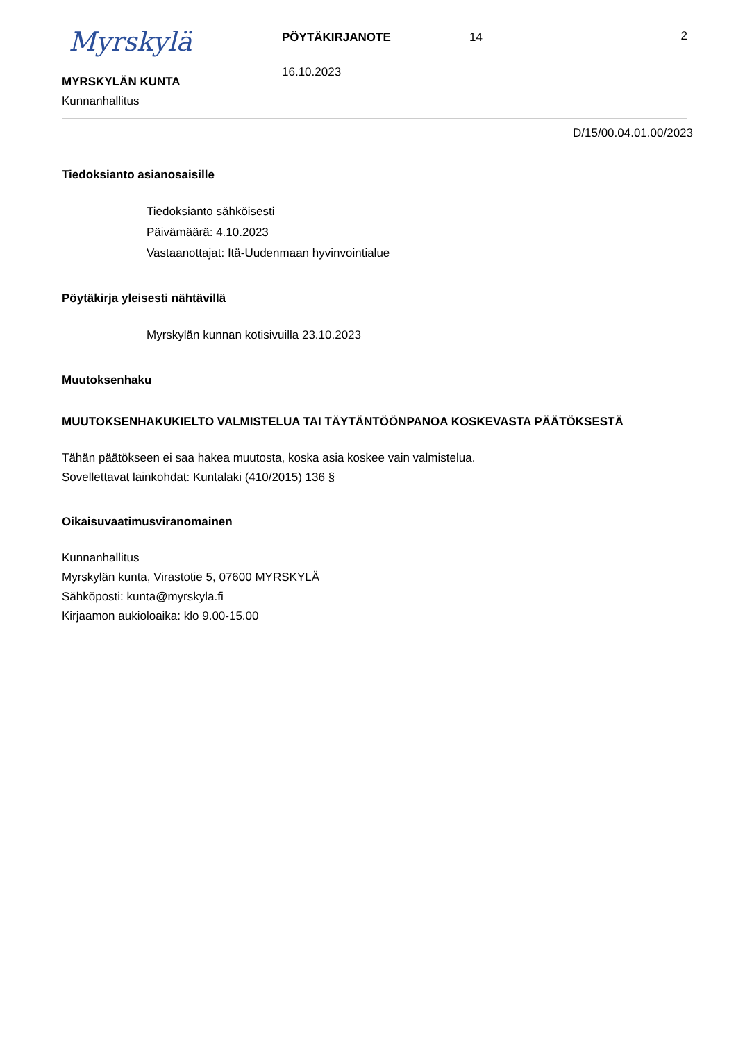Myrskylä
MYRSKYLÄN KUNTA
Kunnanhallitus
PÖYTÄKIRJANOTE
16.10.2023
14 2
D/15/00.04.01.00/2023
Tiedoksianto asianosaisille
Tiedoksianto sähköisesti
Päivämäärä: 4.10.2023
Vastaanottajat: Itä-Uudenmaan hyvinvointialue
Pöytäkirja yleisesti nähtävillä
Myrskylän kunnan kotisivuilla 23.10.2023
Muutoksenhaku
MUUTOKSENHAKUKIELTO VALMISTELUA TAI TÄYTÄNTÖÖNPANOA KOSKEVASTA PÄÄTÖKSESTÄ
Tähän päätökseen ei saa hakea muutosta, koska asia koskee vain valmistelua.
Sovellettavat lainkohdat: Kuntalaki (410/2015) 136 §
Oikaisuvaatimusviranomainen
Kunnanhallitus
Myrskylän kunta, Virastotie 5, 07600 MYRSKYLÄ
Sähköposti: kunta@myrskyla.fi
Kirjaamon aukioloaika: klo 9.00-15.00